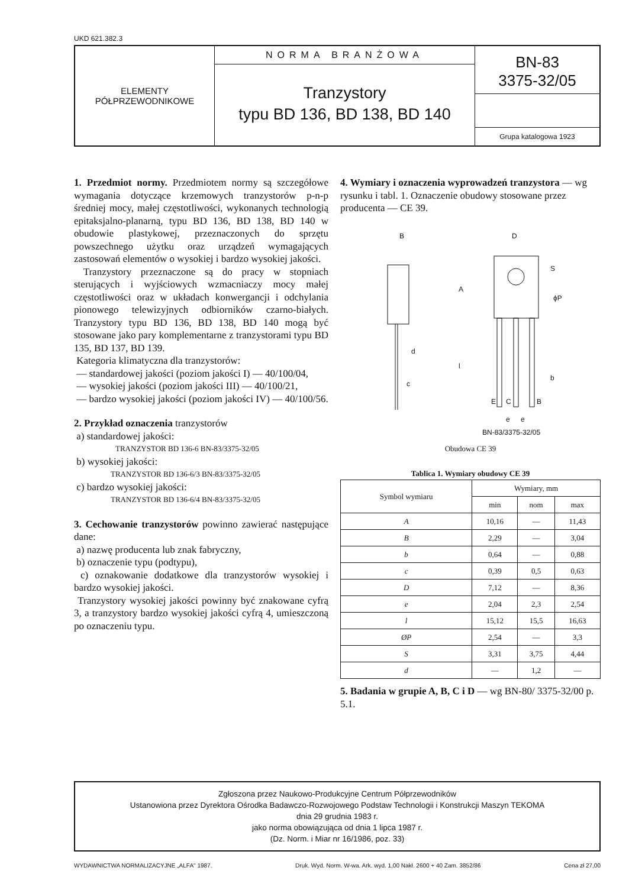UKD 621.382.3
ELEMENTY
PÓŁPRZEWODNIKOWE
NORMA BRANŻOWA
Tranzystory
typu BD 136, BD 138, BD 140
BN-83
3375-32/05
Grupa katalogowa 1923
1. Przedmiot normy. Przedmiotem normy są szczegółowe wymagania dotyczące krzemowych tranzystorów p-n-p średniej mocy, małej częstotliwości, wykonanych technologią epitaksjalno-planarną, typu BD 136, BD 138, BD 140 w obudowie plastykowej, przeznaczonych do sprzętu powszechnego użytku oraz urządzeń wymagających zastosowań elementów o wysokiej i bardzo wysokiej jakości.
Tranzystory przeznaczone są do pracy w stopniach sterujących i wyjściowych wzmacniaczy mocy małej częstotliwości oraz w układach konwergancji i odchylania pionowego telewizyjnych odbiorników czarno-białych. Tranzystory typu BD 136, BD 138, BD 140 mogą być stosowane jako pary komplementarne z tranzystorami typu BD 135, BD 137, BD 139.
Kategoria klimatyczna dla tranzystorów:
— standardowej jakości (poziom jakości I) — 40/100/04,
— wysokiej jakości (poziom jakości III) — 40/100/21,
— bardzo wysokiej jakości (poziom jakości IV) — 40/100/56.
2. Przykład oznaczenia tranzystorów
a) standardowej jakości:
TRANZYSTOR BD 136-6 BN-83/3375-32/05
b) wysokiej jakości:
TRANZYSTOR BD 136-6/3 BN-83/3375-32/05
c) bardzo wysokiej jakości:
TRANZYSTOR BD 136-6/4 BN-83/3375-32/05
3. Cechowanie tranzystorów powinno zawierać następujące dane:
a) nazwę producenta lub znak fabryczny,
b) oznaczenie typu (podtypu),
c) oznakowanie dodatkowe dla tranzystorów wysokiej i bardzo wysokiej jakości.
Tranzystory wysokiej jakości powinny być znakowane cyfrą 3, a tranzystory bardzo wysokiej jakości cyfrą 4, umieszczoną po oznaczeniu typu.
4. Wymiary i oznaczenia wyprowadzeń tranzystora — wg rysunku i tabl. 1. Oznaczenie obudowy stosowane przez producenta — CE 39.
B
d
c
D
A
S
ϕP
l
b
E
C
B
e
e
BN-83/3375-32/05
Obudowa CE 39
Tablica 1. Wymiary obudowy CE 39
| Symbol wymiaru | Wymiary, mm | | |
| --- | --- | --- | --- |
| | min | nom | max |
| A | 10,16 | — | 11,43 |
| B | 2,29 | — | 3,04 |
| b | 0,64 | — | 0,88 |
| c | 0,39 | 0,5 | 0,63 |
| D | 7,12 | — | 8,36 |
| e | 2,04 | 2,3 | 2,54 |
| l | 15,12 | 15,5 | 16,63 |
| ØP | 2,54 | — | 3,3 |
| S | 3,31 | 3,75 | 4,44 |
| d | — | 1,2 | — |
5. Badania w grupie A, B, C i D — wg BN-80/ 3375-32/00 p. 5.1.
Zgłoszona przez Naukowo-Produkcyjne Centrum Półprzewodników
Ustanowiona przez Dyrektora Ośrodka Badawczo-Rozwojowego Podstaw Technologii i Konstrukcji Maszyn TEKOMA
dnia 29 grudnia 1983 r.
jako norma obowiązująca od dnia 1 lipca 1987 r.
(Dz. Norm. i Miar nr 16/1986, poz. 33)
WYDAWNICTWA NORMALIZACYJNE „ALFA" 1987. Druk. Wyd. Norm. W-wa. Ark. wyd. 1,00 Nakł. 2600 + 40 Zam. 3852/86 Cena zł 27,00